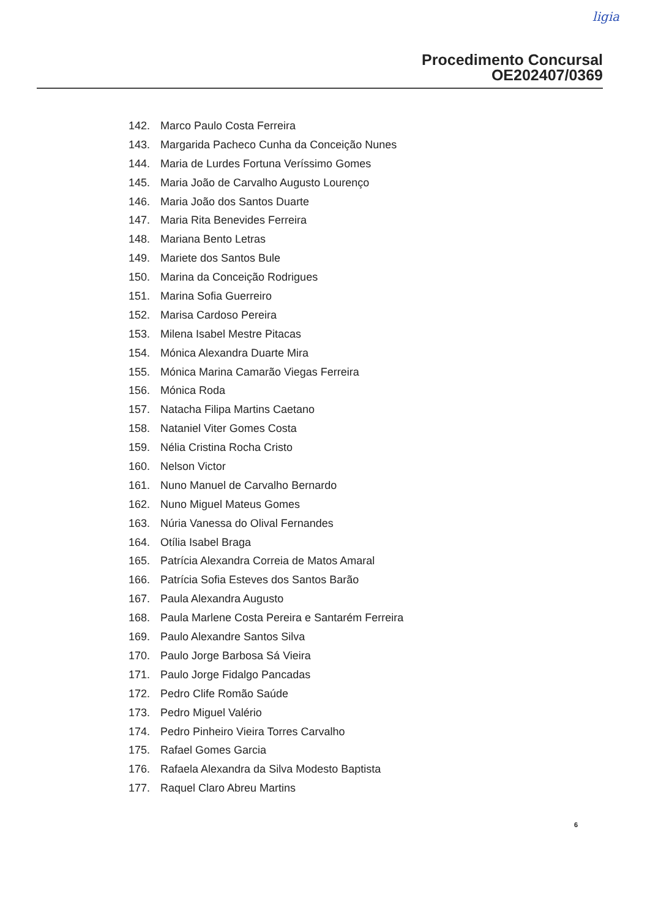ligia
Procedimento Concursal
OE202407/0369
142. Marco Paulo Costa Ferreira
143. Margarida Pacheco Cunha da Conceição Nunes
144. Maria de Lurdes Fortuna Veríssimo Gomes
145. Maria João de Carvalho Augusto Lourenço
146. Maria João dos Santos Duarte
147. Maria Rita Benevides Ferreira
148. Mariana Bento Letras
149. Mariete dos Santos Bule
150. Marina da Conceição Rodrigues
151. Marina Sofia Guerreiro
152. Marisa Cardoso Pereira
153. Milena Isabel Mestre Pitacas
154. Mónica Alexandra Duarte Mira
155. Mónica Marina Camarão Viegas Ferreira
156. Mónica Roda
157. Natacha Filipa Martins Caetano
158. Nataniel Viter Gomes Costa
159. Nélia Cristina Rocha Cristo
160. Nelson Victor
161. Nuno Manuel de Carvalho Bernardo
162. Nuno Miguel Mateus Gomes
163. Núria Vanessa do Olival Fernandes
164. Otília Isabel Braga
165. Patrícia Alexandra Correia de Matos Amaral
166. Patrícia Sofia Esteves dos Santos Barão
167. Paula Alexandra Augusto
168. Paula Marlene Costa Pereira e Santarém Ferreira
169. Paulo Alexandre Santos Silva
170. Paulo Jorge Barbosa Sá Vieira
171. Paulo Jorge Fidalgo Pancadas
172. Pedro Clife Romão Saúde
173. Pedro Miguel Valério
174. Pedro Pinheiro Vieira Torres Carvalho
175. Rafael Gomes Garcia
176. Rafaela Alexandra da Silva Modesto Baptista
177. Raquel Claro Abreu Martins
6